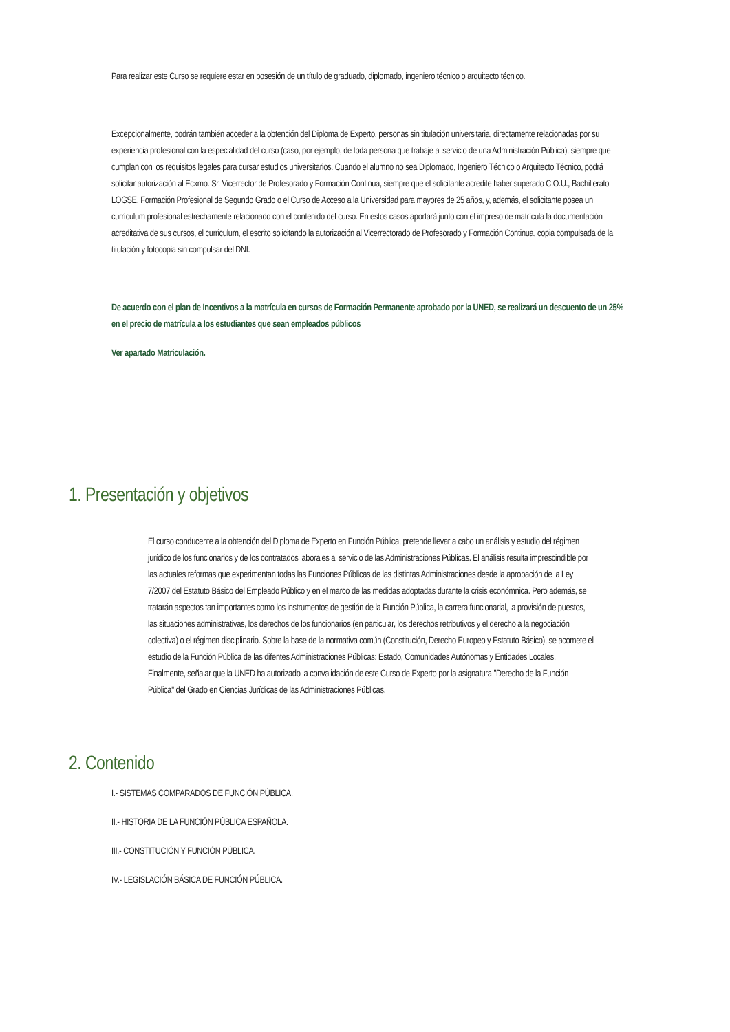Para realizar este Curso se requiere estar en posesión de un título de graduado, diplomado, ingeniero técnico o arquitecto técnico.
Excepcionalmente, podrán también acceder a la obtención del Diploma de Experto, personas sin titulación universitaria, directamente relacionadas por su experiencia profesional con la especialidad del curso (caso, por ejemplo, de toda persona que trabaje al servicio de una Administración Pública), siempre que cumplan con los requisitos legales para cursar estudios universitarios. Cuando el alumno no sea Diplomado, Ingeniero Técnico o Arquitecto Técnico, podrá solicitar autorización al Ecxmo. Sr. Vicerrector de Profesorado y Formación Continua, siempre que el solicitante acredite haber superado C.O.U., Bachillerato LOGSE, Formación Profesional de Segundo Grado o el Curso de Acceso a la Universidad para mayores de 25 años, y, además, el solicitante posea un currículum profesional estrechamente relacionado con el contenido del curso. En estos casos aportará junto con el impreso de matrícula la documentación acreditativa de sus cursos, el curriculum, el escrito solicitando la autorización al Vicerrectorado de Profesorado y Formación Continua, copia compulsada de la titulación y fotocopia sin compulsar del DNI.
De acuerdo con el plan de Incentivos a la matrícula en cursos de Formación Permanente aprobado por la UNED, se realizará un descuento de un 25% en el precio de matrícula a los estudiantes que sean empleados públicos
Ver apartado Matriculación.
1. Presentación y objetivos
El curso conducente a la obtención del Diploma de Experto en Función Pública, pretende llevar a cabo un análisis y estudio del régimen jurídico de los funcionarios y de los contratados laborales al servicio de las Administraciones Públicas. El análisis resulta imprescindible por las actuales reformas que experimentan todas las Funciones Públicas de las distintas Administraciones desde la aprobación de la Ley 7/2007 del Estatuto Básico del Empleado Público y en el marco de las medidas adoptadas durante la crisis económnica. Pero además, se tratarán aspectos tan importantes como los instrumentos de gestión de la Función Pública, la carrera funcionarial, la provisión de puestos, las situaciones administrativas, los derechos de los funcionarios (en particular, los derechos retributivos y el derecho a la negociación colectiva) o el régimen disciplinario. Sobre la base de la normativa común (Constitución, Derecho Europeo y Estatuto Básico), se acomete el estudio de la Función Pública de las difentes Administraciones Públicas: Estado, Comunidades Autónomas y Entidades Locales. Finalmente, señalar que la UNED ha autorizado la convalidación de este Curso de Experto por la asignatura "Derecho de la Función Pública" del Grado en Ciencias Jurídicas de las Administraciones Públicas.
2. Contenido
I.- SISTEMAS COMPARADOS DE FUNCIÓN PÚBLICA.
II.- HISTORIA DE LA FUNCIÓN PÚBLICA ESPAÑOLA.
III.- CONSTITUCIÓN Y FUNCIÓN PÚBLICA.
IV.- LEGISLACIÓN BÁSICA DE FUNCIÓN PÚBLICA.